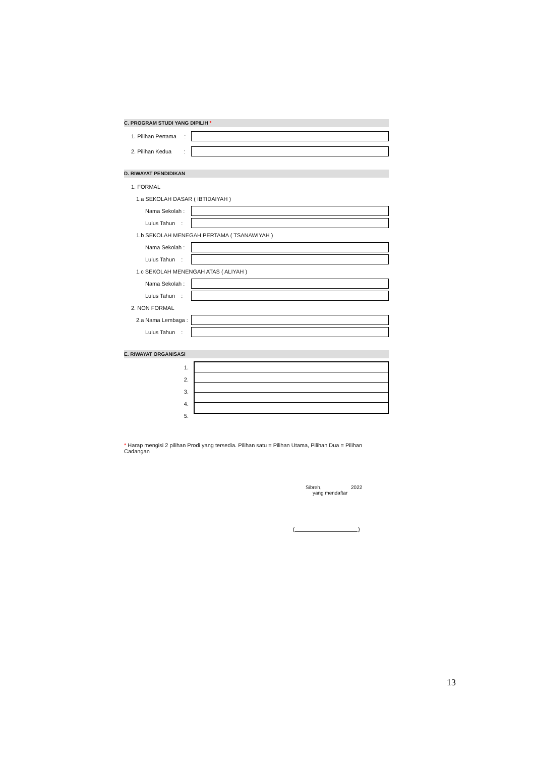C. PROGRAM STUDI YANG DIPILIH *
1. Pilihan Pertama :
2. Pilihan Kedua :
D. RIWAYAT PENDIDIKAN
1. FORMAL
1.a SEKOLAH DASAR ( IBTIDAIYAH )
Nama Sekolah :
Lulus Tahun :
1.b SEKOLAH MENEGAH PERTAMA ( TSANAWIYAH )
Nama Sekolah :
Lulus Tahun :
1.c SEKOLAH MENENGAH ATAS ( ALIYAH )
Nama Sekolah :
Lulus Tahun :
2. NON FORMAL
2.a Nama Lembaga :
Lulus Tahun :
E. RIWAYAT ORGANISASI
1.
2.
3.
4.
5.
* Harap mengisi 2 pilihan Prodi yang tersedia. Pilihan satu = Pilihan Utama, Pilihan Dua = Pilihan Cadangan
Sibreh, 2022
yang mendaftar
( )
13